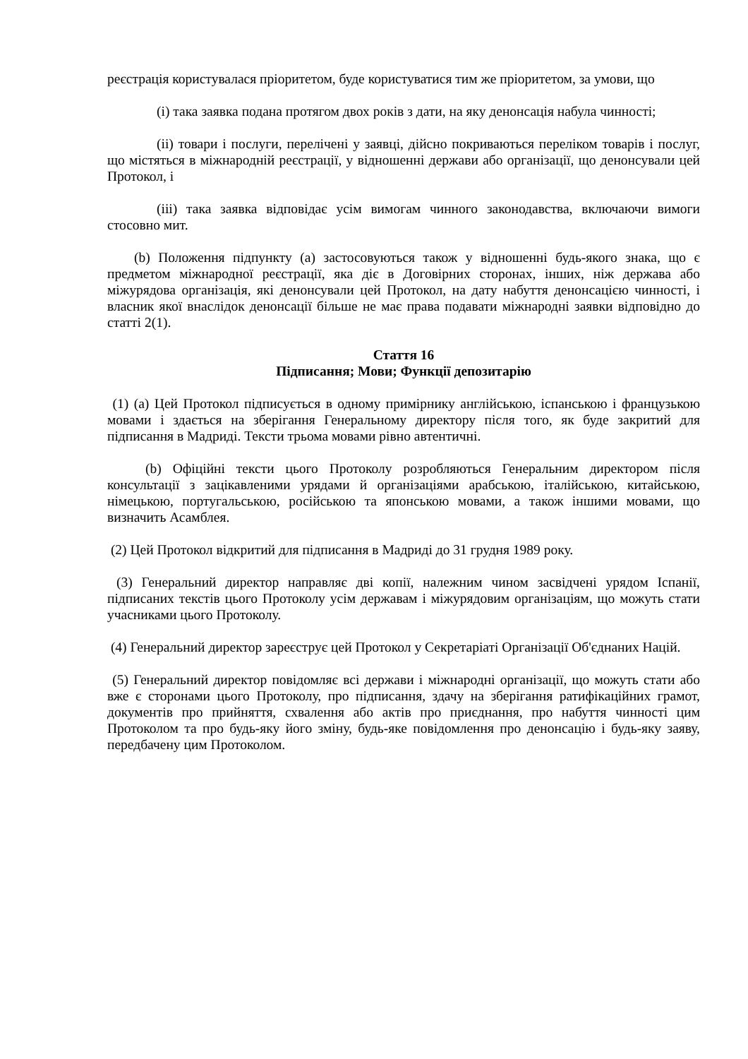реєстрація користувалася пріоритетом, буде користуватися тим же пріоритетом, за умови, що
(i) така заявка подана протягом двох років з дати, на яку денонсація набула чинності;
(ii) товари і послуги, перелічені у заявці, дійсно покриваються переліком товарів і послуг, що містяться в міжнародній реєстрації, у відношенні держави або організації, що денонсували цей Протокол, і
(iii) така заявка відповідає усім вимогам чинного законодавства, включаючи вимоги стосовно мит.
(b) Положення підпункту (a) застосовуються також у відношенні будь-якого знака, що є предметом міжнародної реєстрації, яка діє в Договірних сторонах, інших, ніж держава або міжурядова організація, які денонсували цей Протокол, на дату набуття денонсацією чинності, і власник якої внаслідок денонсації більше не має права подавати міжнародні заявки відповідно до статті 2(1).
Стаття 16
Підписання; Мови; Функції депозитарію
(1) (a) Цей Протокол підписується в одному примірнику англійською, іспанською і французькою мовами і здається на зберігання Генеральному директору після того, як буде закритий для підписання в Мадриді. Тексти трьома мовами рівно автентичні.
(b) Офіційні тексти цього Протоколу розробляються Генеральним директором після консультації з зацікавленими урядами й організаціями арабською, італійською, китайською, німецькою, португальською, російською та японською мовами, а також іншими мовами, що визначить Асамблея.
(2) Цей Протокол відкритий для підписання в Мадриді до 31 грудня 1989 року.
(3) Генеральний директор направляє дві копії, належним чином засвідчені урядом Іспанії, підписаних текстів цього Протоколу усім державам і міжурядовим організаціям, що можуть стати учасниками цього Протоколу.
(4) Генеральний директор зареєструє цей Протокол у Секретаріаті Організації Об'єднаних Націй.
(5) Генеральний директор повідомляє всі держави і міжнародні організації, що можуть стати або вже є сторонами цього Протоколу, про підписання, здачу на зберігання ратифікаційних грамот, документів про прийняття, схвалення або актів про приєднання, про набуття чинності цим Протоколом та про будь-яку його зміну, будь-яке повідомлення про денонсацію і будь-яку заяву, передбачену цим Протоколом.